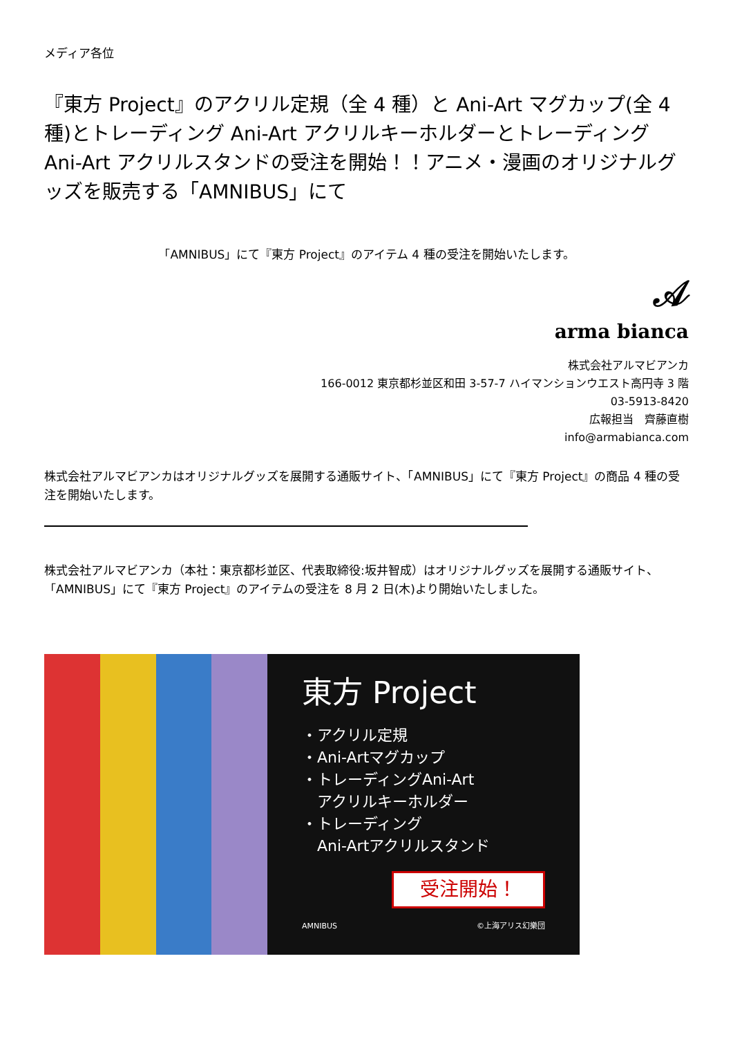メディア各位
『東方 Project』のアクリル定規（全 4 種）と Ani-Art マグカップ(全 4 種)とトレーディング Ani-Art アクリルキーホルダーとトレーディング Ani-Art アクリルスタンドの受注を開始！！アニメ・漫画のオリジナルグッズを販売する「AMNIBUS」にて
「AMNIBUS」にて『東方 Project』のアイテム 4 種の受注を開始いたします。
𝒜
arma bianca
株式会社アルマビアンカ
166-0012 東京都杉並区和田 3-57-7 ハイマンションウエスト高円寺 3 階
03-5913-8420
広報担当　齊藤直樹
info@armabianca.com
株式会社アルマビアンカはオリジナルグッズを展開する通販サイト、「AMNIBUS」にて『東方 Project』の商品 4 種の受注を開始いたします。
株式会社アルマビアンカ（本社：東京都杉並区、代表取締役:坂井智成）はオリジナルグッズを展開する通販サイト、「AMNIBUS」にて『東方 Project』のアイテムの受注を 8 月 2 日(木)より開始いたしました。
東方 Project
・アクリル定規
・Ani-Artマグカップ
・トレーディングAni-Art
　アクリルキーホルダー
・トレーディング
　Ani-Artアクリルスタンド
受注開始！
AMNIBUS ©上海アリス幻樂団